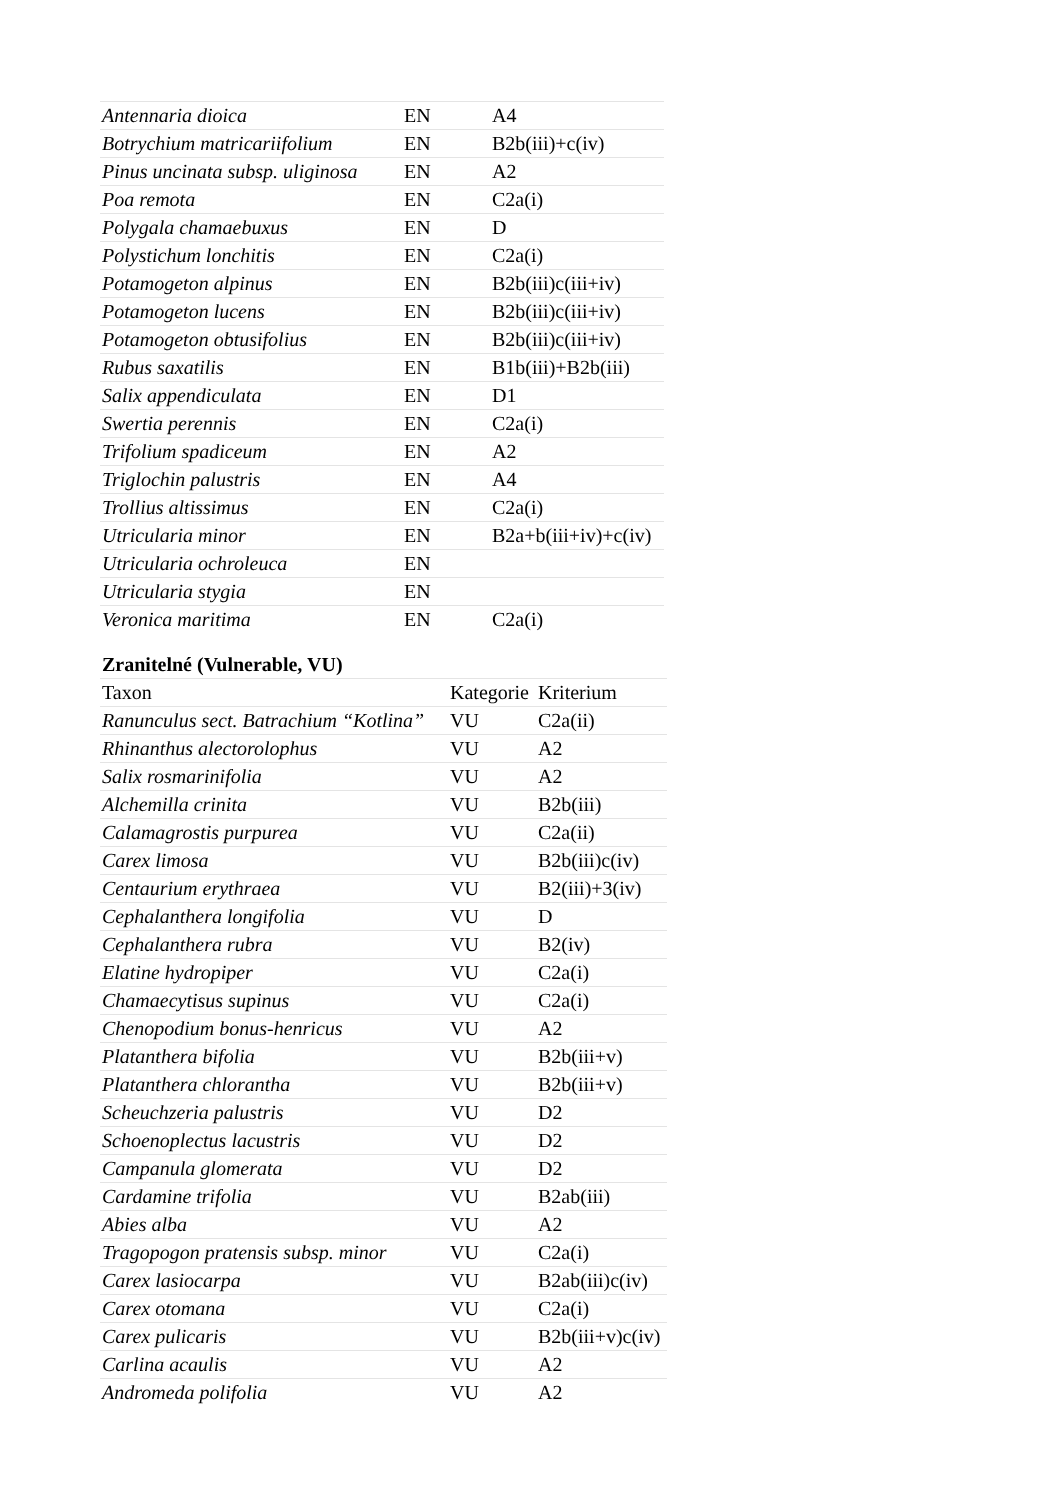| Antennaria dioica | EN | A4 |
| Botrychium matricariifolium | EN | B2b(iii)+c(iv) |
| Pinus uncinata subsp. uliginosa | EN | A2 |
| Poa remota | EN | C2a(i) |
| Polygala chamaebuxus | EN | D |
| Polystichum lonchitis | EN | C2a(i) |
| Potamogeton alpinus | EN | B2b(iii)c(iii+iv) |
| Potamogeton lucens | EN | B2b(iii)c(iii+iv) |
| Potamogeton obtusifolius | EN | B2b(iii)c(iii+iv) |
| Rubus saxatilis | EN | B1b(iii)+B2b(iii) |
| Salix appendiculata | EN | D1 |
| Swertia perennis | EN | C2a(i) |
| Trifolium spadiceum | EN | A2 |
| Triglochin palustris | EN | A4 |
| Trollius altissimus | EN | C2a(i) |
| Utricularia minor | EN | B2a+b(iii+iv)+c(iv) |
| Utricularia ochroleuca | EN | |
| Utricularia stygia | EN | |
| Veronica maritima | EN | C2a(i) |
| Zranitelné (Vulnerable, VU) | | |
| --- | --- | --- |
| Taxon | Kategorie | Kriterium |
| Ranunculus sect. Batrachium “Kotlina” | VU | C2a(ii) |
| Rhinanthus alectorolophus | VU | A2 |
| Salix rosmarinifolia | VU | A2 |
| Alchemilla crinita | VU | B2b(iii) |
| Calamagrostis purpurea | VU | C2a(ii) |
| Carex limosa | VU | B2b(iii)c(iv) |
| Centaurium erythraea | VU | B2(iii)+3(iv) |
| Cephalanthera longifolia | VU | D |
| Cephalanthera rubra | VU | B2(iv) |
| Elatine hydropiper | VU | C2a(i) |
| Chamaecytisus supinus | VU | C2a(i) |
| Chenopodium bonus-henricus | VU | A2 |
| Platanthera bifolia | VU | B2b(iii+v) |
| Platanthera chlorantha | VU | B2b(iii+v) |
| Scheuchzeria palustris | VU | D2 |
| Schoenoplectus lacustris | VU | D2 |
| Campanula glomerata | VU | D2 |
| Cardamine trifolia | VU | B2ab(iii) |
| Abies alba | VU | A2 |
| Tragopogon pratensis subsp. minor | VU | C2a(i) |
| Carex lasiocarpa | VU | B2ab(iii)c(iv) |
| Carex otomana | VU | C2a(i) |
| Carex pulicaris | VU | B2b(iii+v)c(iv) |
| Carlina acaulis | VU | A2 |
| Andromeda polifolia | VU | A2 |